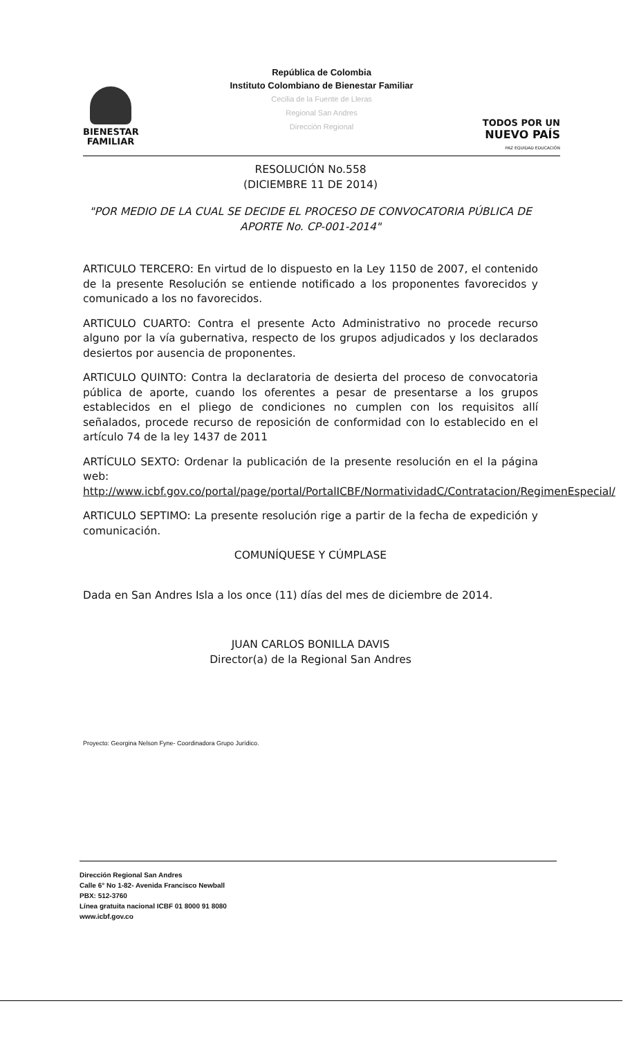BIENESTAR
FAMILIAR
República de Colombia
Instituto Colombiano de Bienestar Familiar
Cecilia de la Fuente de Lleras
Regional San Andres
Dirección Regional
TODOS POR UN
NUEVO PAÍS
PAZ EQUIDAD EDUCACIÓN
RESOLUCIÓN No.558
(DICIEMBRE 11 DE 2014)
"POR MEDIO DE LA CUAL SE DECIDE EL PROCESO DE CONVOCATORIA PÚBLICA DE APORTE No. CP-001-2014"
ARTICULO TERCERO: En virtud de lo dispuesto en la Ley 1150 de 2007, el contenido de la presente Resolución se entiende notificado a los proponentes favorecidos y comunicado a los no favorecidos.
ARTICULO CUARTO: Contra el presente Acto Administrativo no procede recurso alguno por la vía gubernativa, respecto de los grupos adjudicados y los declarados desiertos por ausencia de proponentes.
ARTICULO QUINTO: Contra la declaratoria de desierta del proceso de convocatoria pública de aporte, cuando los oferentes a pesar de presentarse a los grupos establecidos en el pliego de condiciones no cumplen con los requisitos allí señalados, procede recurso de reposición de conformidad con lo establecido en el artículo 74 de la ley 1437 de 2011
ARTÍCULO SEXTO: Ordenar la publicación de la presente resolución en el la página web:
http://www.icbf.gov.co/portal/page/portal/PortalICBF/NormatividadC/Contratacion/RegimenEspecial/
ARTICULO SEPTIMO: La presente resolución rige a partir de la fecha de expedición y comunicación.
COMUNÍQUESE Y CÚMPLASE
Dada en San Andres Isla a los once (11) días del mes de diciembre de 2014.
JUAN CARLOS BONILLA DAVIS
Director(a) de la Regional San Andres
Proyecto: Georgina Nelson Fyne- Coordinadora Grupo Jurídico.
Dirección Regional San Andres
Calle 6° No 1-82- Avenida Francisco Newball
PBX: 512-3760
Línea gratuita nacional ICBF 01 8000 91 8080
www.icbf.gov.co